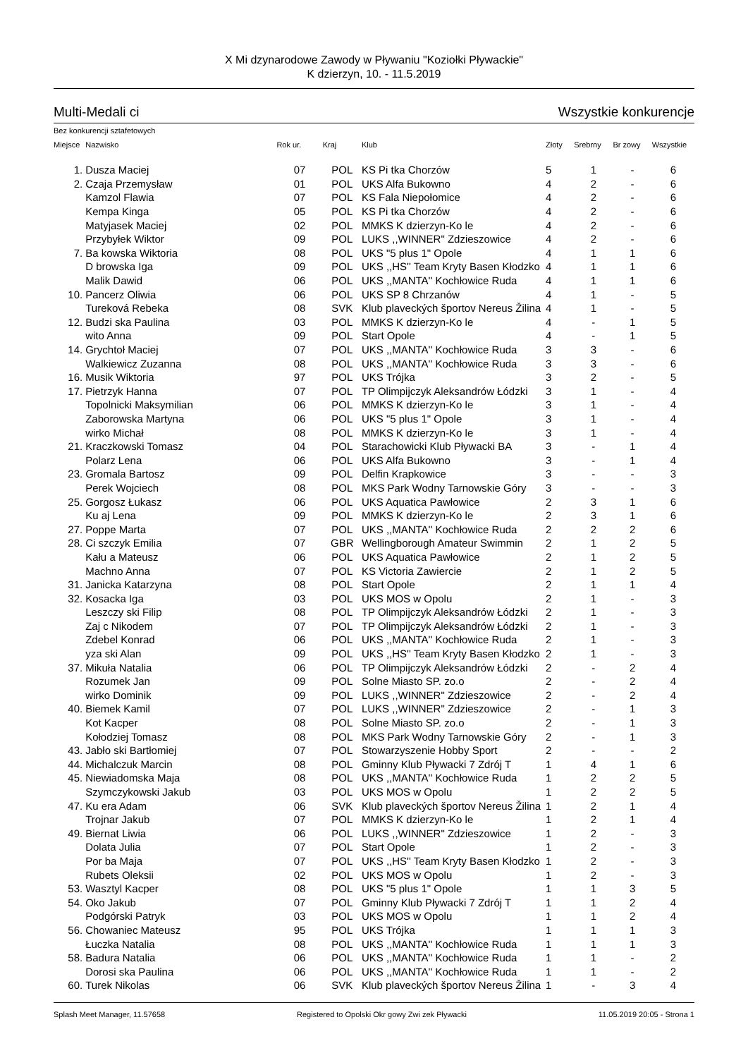X Mi dzynarodowe Zawody w Pływaniu "Koziołki Pływackie"
K dzierzyn, 10. - 11.5.2019
Multi-Medali ci Wszystkie konkurencje
Bez konkurencji sztafetowych
| Miejsce | Nazwisko | Rok ur. | Kraj | Klub | Złoty | Srebrny | Br zowy | Wszystkie |
| --- | --- | --- | --- | --- | --- | --- | --- | --- |
| 1. | Dusza Maciej | 07 | POL | KS Pi tka Chorzów | 5 | 1 | - | 6 |
| 2. | Czaja Przemysław | 01 | POL | UKS Alfa Bukowno | 4 | 2 | - | 6 |
| | Kamzol Flawia | 07 | POL | KS Fala Niepołomice | 4 | 2 | - | 6 |
| | Kempa Kinga | 05 | POL | KS Pi tka Chorzów | 4 | 2 | - | 6 |
| | Matyjasek Maciej | 02 | POL | MMKS K dzierzyn-Ko le | 4 | 2 | - | 6 |
| | Przybyłek Wiktor | 09 | POL | LUKS ,,WINNER" Zdzieszowice | 4 | 2 | - | 6 |
| 7. | Ba kowska Wiktoria | 08 | POL | UKS "5 plus 1" Opole | 4 | 1 | 1 | 6 |
| | D browska Iga | 09 | POL | UKS ,,HS'' Team Kryty Basen Kłodzko | 4 | 1 | 1 | 6 |
| | Malik Dawid | 06 | POL | UKS ,,MANTA'' Kochłowice Ruda | 4 | 1 | 1 | 6 |
| 10. | Pancerz Oliwia | 06 | POL | UKS SP 8 Chrzanów | 4 | 1 | - | 5 |
| | Tureková Rebeka | 08 | SVK | Klub plaveckých športov Nereus Žilina | 4 | 1 | - | 5 |
| 12. | Budzi ska Paulina | 03 | POL | MMKS K dzierzyn-Ko le | 4 | - | 1 | 5 |
| | wito Anna | 09 | POL | Start Opole | 4 | - | 1 | 5 |
| 14. | Grychtoł Maciej | 07 | POL | UKS ,,MANTA'' Kochłowice Ruda | 3 | 3 | - | 6 |
| | Walkiewicz Zuzanna | 08 | POL | UKS ,,MANTA'' Kochłowice Ruda | 3 | 3 | - | 6 |
| 16. | Musik Wiktoria | 97 | POL | UKS Trójka | 3 | 2 | - | 5 |
| 17. | Pietrzyk Hanna | 07 | POL | TP Olimpijczyk Aleksandrów Łódzki | 3 | 1 | - | 4 |
| | Topolnicki Maksymilian | 06 | POL | MMKS K dzierzyn-Ko le | 3 | 1 | - | 4 |
| | Zaborowska Martyna | 06 | POL | UKS "5 plus 1" Opole | 3 | 1 | - | 4 |
| | wirko Michał | 08 | POL | MMKS K dzierzyn-Ko le | 3 | 1 | - | 4 |
| 21. | Kraczkowski Tomasz | 04 | POL | Starachowicki Klub Pływacki BA | 3 | - | 1 | 4 |
| | Polarz Lena | 06 | POL | UKS Alfa Bukowno | 3 | - | 1 | 4 |
| 23. | Gromala Bartosz | 09 | POL | Delfin Krapkowice | 3 | - | - | 3 |
| | Perek Wojciech | 08 | POL | MKS Park Wodny Tarnowskie Góry | 3 | - | - | 3 |
| 25. | Gorgosz Łukasz | 06 | POL | UKS Aquatica Pawłowice | 2 | 3 | 1 | 6 |
| | Ku aj Lena | 09 | POL | MMKS K dzierzyn-Ko le | 2 | 3 | 1 | 6 |
| 27. | Poppe Marta | 07 | POL | UKS ,,MANTA'' Kochłowice Ruda | 2 | 2 | 2 | 6 |
| 28. | Ci szczyk Emilia | 07 | GBR | Wellingborough Amateur Swimmin | 2 | 1 | 2 | 5 |
| | Kału a Mateusz | 06 | POL | UKS Aquatica Pawłowice | 2 | 1 | 2 | 5 |
| | Machno Anna | 07 | POL | KS Victoria Zawiercie | 2 | 1 | 2 | 5 |
| 31. | Janicka Katarzyna | 08 | POL | Start Opole | 2 | 1 | 1 | 4 |
| 32. | Kosacka Iga | 03 | POL | UKS MOS w Opolu | 2 | 1 | - | 3 |
| | Leszczy ski Filip | 08 | POL | TP Olimpijczyk Aleksandrów Łódzki | 2 | 1 | - | 3 |
| | Zaj c Nikodem | 07 | POL | TP Olimpijczyk Aleksandrów Łódzki | 2 | 1 | - | 3 |
| | Zdebel Konrad | 06 | POL | UKS ,,MANTA'' Kochłowice Ruda | 2 | 1 | - | 3 |
| | yza ski Alan | 09 | POL | UKS ,,HS'' Team Kryty Basen Kłodzko | 2 | 1 | - | 3 |
| 37. | Mikuła Natalia | 06 | POL | TP Olimpijczyk Aleksandrów Łódzki | 2 | - | 2 | 4 |
| | Rozumek Jan | 09 | POL | Solne Miasto SP. zo.o | 2 | - | 2 | 4 |
| | wirko Dominik | 09 | POL | LUKS ,,WINNER" Zdzieszowice | 2 | - | 2 | 4 |
| 40. | Biemek Kamil | 07 | POL | LUKS ,,WINNER" Zdzieszowice | 2 | - | 1 | 3 |
| | Kot Kacper | 08 | POL | Solne Miasto SP. zo.o | 2 | - | 1 | 3 |
| | Kołodziej Tomasz | 08 | POL | MKS Park Wodny Tarnowskie Góry | 2 | - | 1 | 3 |
| 43. | Jabło ski Bartłomiej | 07 | POL | Stowarzyszenie Hobby Sport | 2 | - | - | 2 |
| 44. | Michalczuk Marcin | 08 | POL | Gminny Klub Pływacki 7 Zdrój T | 1 | 4 | 1 | 6 |
| 45. | Niewiadomska Maja | 08 | POL | UKS ,,MANTA'' Kochłowice Ruda | 1 | 2 | 2 | 5 |
| | Szymczykowski Jakub | 03 | POL | UKS MOS w Opolu | 1 | 2 | 2 | 5 |
| 47. | Ku era Adam | 06 | SVK | Klub plaveckých športov Nereus Žilina | 1 | 2 | 1 | 4 |
| | Trojnar Jakub | 07 | POL | MMKS K dzierzyn-Ko le | 1 | 2 | 1 | 4 |
| 49. | Biernat Liwia | 06 | POL | LUKS ,,WINNER" Zdzieszowice | 1 | 2 | - | 3 |
| | Dolata Julia | 07 | POL | Start Opole | 1 | 2 | - | 3 |
| | Por ba Maja | 07 | POL | UKS ,,HS'' Team Kryty Basen Kłodzko | 1 | 2 | - | 3 |
| | Rubets Oleksii | 02 | POL | UKS MOS w Opolu | 1 | 2 | - | 3 |
| 53. | Wasztyl Kacper | 08 | POL | UKS "5 plus 1" Opole | 1 | 1 | 3 | 5 |
| 54. | Oko Jakub | 07 | POL | Gminny Klub Pływacki 7 Zdrój T | 1 | 1 | 2 | 4 |
| | Podgórski Patryk | 03 | POL | UKS MOS w Opolu | 1 | 1 | 2 | 4 |
| 56. | Chowaniec Mateusz | 95 | POL | UKS Trójka | 1 | 1 | 1 | 3 |
| | Łuczka Natalia | 08 | POL | UKS ,,MANTA'' Kochłowice Ruda | 1 | 1 | 1 | 3 |
| 58. | Badura Natalia | 06 | POL | UKS ,,MANTA'' Kochłowice Ruda | 1 | 1 | - | 2 |
| | Dorosi ska Paulina | 06 | POL | UKS ,,MANTA'' Kochłowice Ruda | 1 | 1 | - | 2 |
| 60. | Turek Nikolas | 06 | SVK | Klub plaveckých športov Nereus Žilina | 1 | - | 3 | 4 |
Splash Meet Manager, 11.57658 Registered to Opolski Okr gowy Zwi zek Pływacki 11.05.2019 20:05 - Strona 1